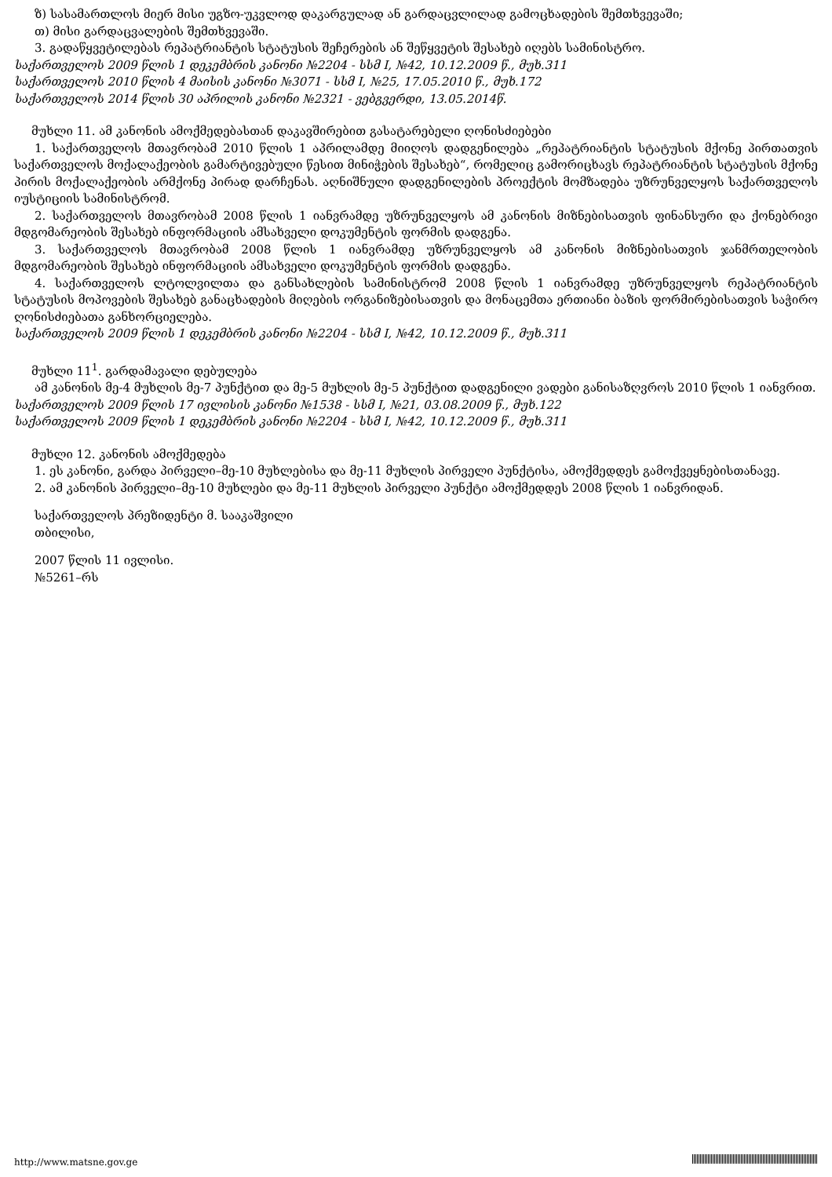ზ) სასამართლოს მიერ მისი უგზო-უკვლოდ დაკარგულად ან გარდაცვლილად გამოცხადების შემთხვევაში;
თ) მისი გარდაცვალების შემთხვევაში.
3. გადაწყვეტილებას რეპატრიანტის სტატუსის შეჩერების ან შეწყვეტის შესახებ იღებს სამინისტრო.
საქართველოს 2009 წლის 1 დეკემბრის კანონი №2204 - სსმ I, №42, 10.12.2009 წ., მუხ.311
საქართველოს 2010 წლის 4 მაისის კანონი №3071 - სსმ I, №25, 17.05.2010 წ., მუხ.172
საქართველოს 2014 წლის 30 აპრილის კანონი №2321 - ვებგვერდი, 13.05.2014წ.
მუხლი 11. ამ კანონის ამოქმედებასთან დაკავშირებით გასატარებელი ღონისძიებები
1. საქართველოს მთავრობამ 2010 წლის 1 აპრილამდე მიიღოს დადგენილება „რეპატრიანტის სტატუსის მქონე პირთათვის საქართველოს მოქალაქეობის გამარტივებული წესით მინიჭების შესახებ“, რომელიც გამორიცხავს რეპატრიანტის სტატუსის მქონე პირის მოქალაქეობის არმქონე პირად დარჩენას. აღნიშნული დადგენილების პროექტის მომზადება უზრუნველყოს საქართველოს იუსტიციის სამინისტრომ.
2. საქართველოს მთავრობამ 2008 წლის 1 იანვრამდე უზრუნველყოს ამ კანონის მიზნებისათვის ფინანსური და ქონებრივი მდგომარეობის შესახებ ინფორმაციის ამსახველი დოკუმენტის ფორმის დადგენა.
3. საქართველოს მთავრობამ 2008 წლის 1 იანვრამდე უზრუნველყოს ამ კანონის მიზნებისათვის ჯანმრთელობის მდგომარეობის შესახებ ინფორმაციის ამსახველი დოკუმენტის ფორმის დადგენა.
4. საქართველოს ლტოლვილთა და განსახლების სამინისტრომ 2008 წლის 1 იანვრამდე უზრუნველყოს რეპატრიანტის სტატუსის მოპოვების შესახებ განაცხადების მიღების ორგანიზებისათვის და მონაცემთა ერთიანი ბაზის ფორმირებისათვის საჭირო ღონისძიებათა განხორციელება.
საქართველოს 2009 წლის 1 დეკემბრის კანონი №2204 - სსმ I, №42, 10.12.2009 წ., მუხ.311
მუხლი 11<sup>1</sup>. გარდამავალი დებულება
ამ კანონის მე-4 მუხლის მე-7 პუნქტით და მე-5 მუხლის მე-5 პუნქტით დადგენილი ვადები განისაზღვროს 2010 წლის 1 იანვრით.
საქართველოს 2009 წლის 17 ივლისის კანონი №1538 - სსმ I, №21, 03.08.2009 წ., მუხ.122
საქართველოს 2009 წლის 1 დეკემბრის კანონი №2204 - სსმ I, №42, 10.12.2009 წ., მუხ.311
მუხლი 12. კანონის ამოქმედება
1. ეს კანონი, გარდა პირველი–მე-10 მუხლებისა და მე-11 მუხლის პირველი პუნქტისა, ამოქმედდეს გამოქვეყნებისთანავე.
2. ამ კანონის პირველი–მე-10 მუხლები და მე-11 მუხლის პირველი პუნქტი ამოქმედდეს 2008 წლის 1 იანვრიდან.
საქართველოს პრეზიდენტი მ. სააკაშვილი
თბილისი,
2007 წლის 11 ივლისი.
№5261–რს
http://www.matsne.gov.ge